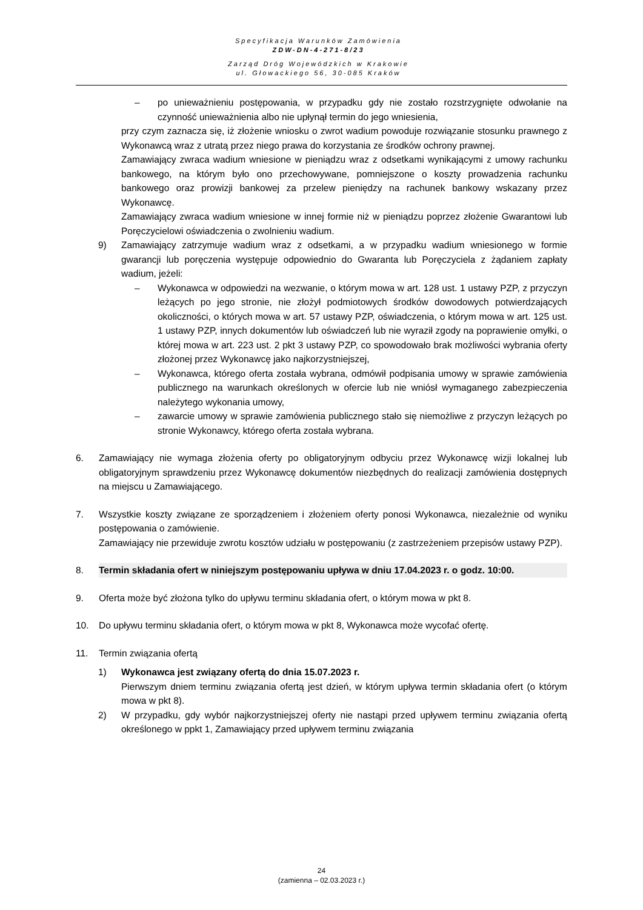Specyfikacja Warunków Zamówienia
ZDW-DN-4-271-8/23
Zarząd Dróg Wojewódzkich w Krakowie
ul. Głowackiego 56, 30-085 Kraków
– po unieważnieniu postępowania, w przypadku gdy nie zostało rozstrzygnięte odwołanie na czynność unieważnienia albo nie upłynął termin do jego wniesienia,
przy czym zaznacza się, iż złożenie wniosku o zwrot wadium powoduje rozwiązanie stosunku prawnego z Wykonawcą wraz z utratą przez niego prawa do korzystania ze środków ochrony prawnej.
Zamawiający zwraca wadium wniesione w pieniądzu wraz z odsetkami wynikającymi z umowy rachunku bankowego, na którym było ono przechowywane, pomniejszone o koszty prowadzenia rachunku bankowego oraz prowizji bankowej za przelew pieniędzy na rachunek bankowy wskazany przez Wykonawcę.
Zamawiający zwraca wadium wniesione w innej formie niż w pieniądzu poprzez złożenie Gwarantowi lub Poręczycielowi oświadczenia o zwolnieniu wadium.
9) Zamawiający zatrzymuje wadium wraz z odsetkami, a w przypadku wadium wniesionego w formie gwarancji lub poręczenia występuje odpowiednio do Gwaranta lub Poręczyciela z żądaniem zapłaty wadium, jeżeli:
– Wykonawca w odpowiedzi na wezwanie, o którym mowa w art. 128 ust. 1 ustawy PZP, z przyczyn leżących po jego stronie, nie złożył podmiotowych środków dowodowych potwierdzających okoliczności, o których mowa w art. 57 ustawy PZP, oświadczenia, o którym mowa w art. 125 ust. 1 ustawy PZP, innych dokumentów lub oświadczeń lub nie wyraził zgody na poprawienie omyłki, o której mowa w art. 223 ust. 2 pkt 3 ustawy PZP, co spowodowało brak możliwości wybrania oferty złożonej przez Wykonawcę jako najkorzystniejszej,
– Wykonawca, którego oferta została wybrana, odmówił podpisania umowy w sprawie zamówienia publicznego na warunkach określonych w ofercie lub nie wniósł wymaganego zabezpieczenia należytego wykonania umowy,
– zawarcie umowy w sprawie zamówienia publicznego stało się niemożliwe z przyczyn leżących po stronie Wykonawcy, którego oferta została wybrana.
6. Zamawiający nie wymaga złożenia oferty po obligatoryjnym odbyciu przez Wykonawcę wizji lokalnej lub obligatoryjnym sprawdzeniu przez Wykonawcę dokumentów niezbędnych do realizacji zamówienia dostępnych na miejscu u Zamawiającego.
7. Wszystkie koszty związane ze sporządzeniem i złożeniem oferty ponosi Wykonawca, niezależnie od wyniku postępowania o zamówienie.
Zamawiający nie przewiduje zwrotu kosztów udziału w postępowaniu (z zastrzeżeniem przepisów ustawy PZP).
8. Termin składania ofert w niniejszym postępowaniu upływa w dniu 17.04.2023 r. o godz. 10:00.
9. Oferta może być złożona tylko do upływu terminu składania ofert, o którym mowa w pkt 8.
10. Do upływu terminu składania ofert, o którym mowa w pkt 8, Wykonawca może wycofać ofertę.
11. Termin związania ofertą
1) Wykonawca jest związany ofertą do dnia 15.07.2023 r.
Pierwszym dniem terminu związania ofertą jest dzień, w którym upływa termin składania ofert (o którym mowa w pkt 8).
2) W przypadku, gdy wybór najkorzystniejszej oferty nie nastąpi przed upływem terminu związania ofertą określonego w ppkt 1, Zamawiający przed upływem terminu związania
24
(zamienna – 02.03.2023 r.)